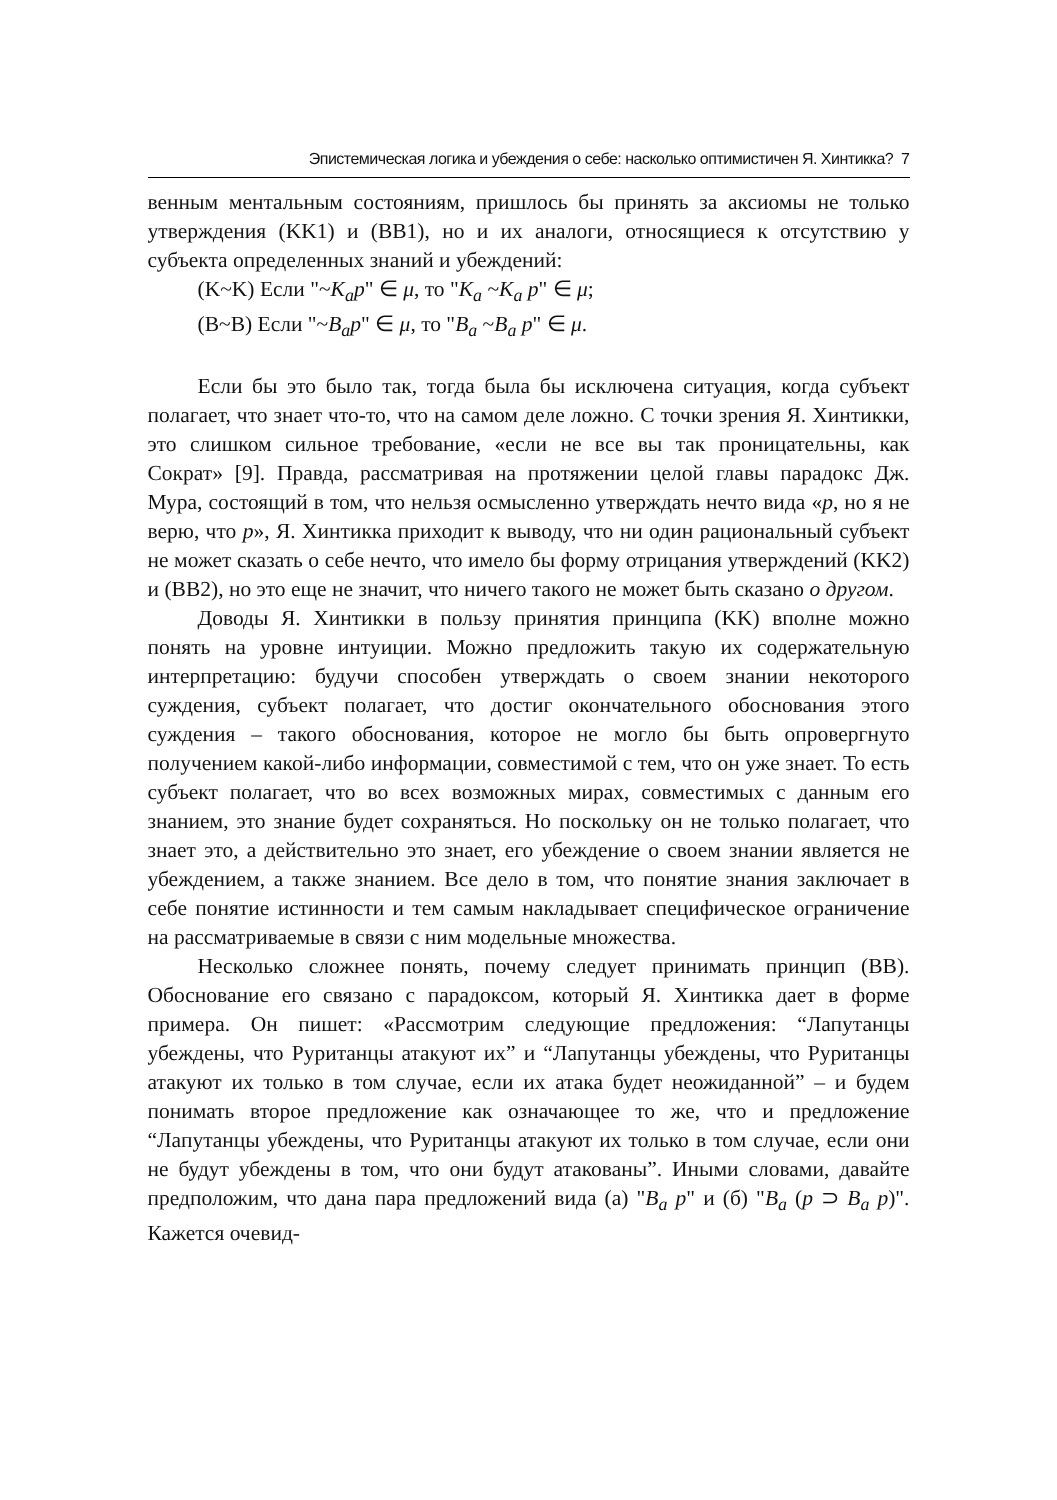Эпистемическая логика и убеждения о себе: насколько оптимистичен Я. Хинтикка? 7
венным ментальным состояниям, пришлось бы принять за аксиомы не только утверждения (KK1) и (BB1), но и их аналоги, относящиеся к отсутствию у субъекта определенных знаний и убеждений:
(K~K) Если "~K<sub>a</sub>p" ∈ μ, то "K<sub>a</sub> ~K<sub>a</sub> p" ∈ μ;
(B~B) Если "~B<sub>a</sub>p" ∈ μ, то "B<sub>a</sub> ~B<sub>a</sub> p" ∈ μ.
Если бы это было так, тогда была бы исключена ситуация, когда субъект полагает, что знает что-то, что на самом деле ложно. С точки зрения Я. Хинтикки, это слишком сильное требование, «если не все вы так проницательны, как Сократ» [9]. Правда, рассматривая на протяжении целой главы парадокс Дж. Мура, состоящий в том, что нельзя осмысленно утверждать нечто вида «p, но я не верю, что p», Я. Хинтикка приходит к выводу, что ни один рациональный субъект не может сказать о себе нечто, что имело бы форму отрицания утверждений (KK2) и (BB2), но это еще не значит, что ничего такого не может быть сказано о другом.
Доводы Я. Хинтикки в пользу принятия принципа (KK) вполне можно понять на уровне интуиции. Можно предложить такую их содержательную интерпретацию: будучи способен утверждать о своем знании некоторого суждения, субъект полагает, что достиг окончательного обоснования этого суждения – такого обоснования, которое не могло бы быть опровергнуто получением какой-либо информации, совместимой с тем, что он уже знает. То есть субъект полагает, что во всех возможных мирах, совместимых с данным его знанием, это знание будет сохраняться. Но поскольку он не только полагает, что знает это, а действительно это знает, его убеждение о своем знании является не убеждением, а также знанием. Все дело в том, что понятие знания заключает в себе понятие истинности и тем самым накладывает специфическое ограничение на рассматриваемые в связи с ним модельные множества.
Несколько сложнее понять, почему следует принимать принцип (BB). Обоснование его связано с парадоксом, который Я. Хинтикка дает в форме примера. Он пишет: «Рассмотрим следующие предложения: “Лапутанцы убеждены, что Руританцы атакуют их” и “Лапутанцы убеждены, что Руританцы атакуют их только в том случае, если их атака будет неожиданной” – и будем понимать второе предложение как означающее то же, что и предложение “Лапутанцы убеждены, что Руританцы атакуют их только в том случае, если они не будут убеждены в том, что они будут атакованы”. Иными словами, давайте предположим, что дана пара предложений вида (a) "B<sub>a</sub> p" и (б) "B<sub>a</sub> (p ⊃ B<sub>a</sub> p)". Кажется очевид-